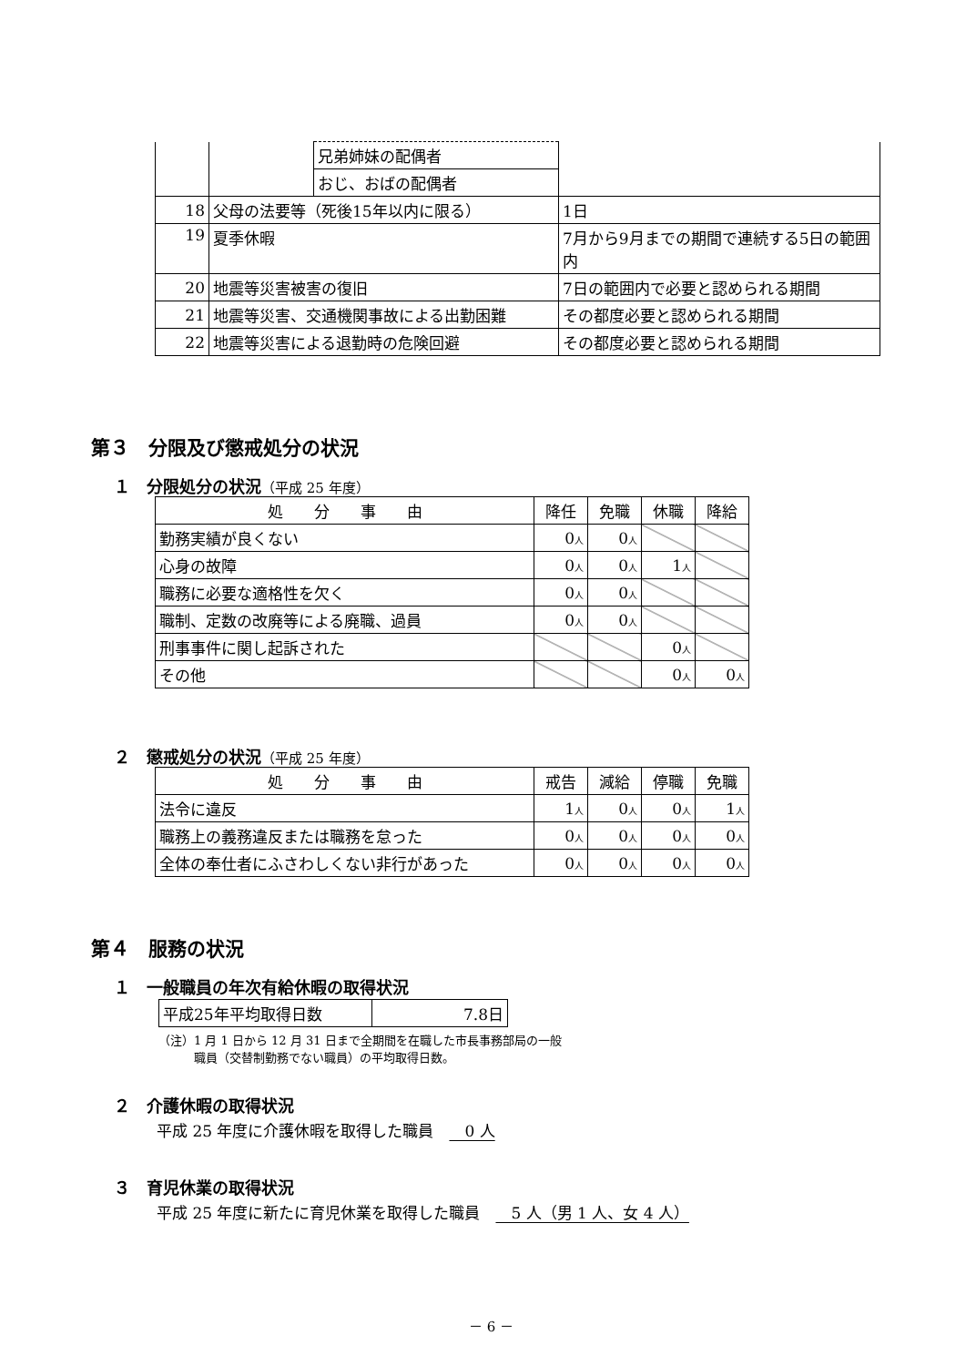| | | 兄弟姉妹の配偶者 | |
| | | おじ、おばの配偶者 | |
| 18 | 父母の法要等（死後15年以内に限る） | | 1日 |
| 19 | 夏季休暇 | | 7月から9月までの期間で連続する5日の範囲内 |
| 20 | 地震等災害被害の復旧 | | 7日の範囲内で必要と認められる期間 |
| 21 | 地震等災害、交通機関事故による出勤困難 | | その都度必要と認められる期間 |
| 22 | 地震等災害による退勤時の危険回避 | | その都度必要と認められる期間 |
第３　分限及び懲戒処分の状況
１　分限処分の状況（平成 25 年度）
| 処 分 事 由 | 降任 | 免職 | 休職 | 降給 |
| --- | --- | --- | --- | --- |
| 勤務実績が良くない | 0 人 | 0 人 | | |
| 心身の故障 | 0 人 | 0 人 | 1 人 | |
| 職務に必要な適格性を欠く | 0 人 | 0 人 | | |
| 職制、定数の改廃等による廃職、過員 | 0 人 | 0 人 | | |
| 刑事事件に関し起訴された | | | 0 人 | |
| その他 | | | 0 人 | 0 人 |
２　懲戒処分の状況（平成 25 年度）
| 処 分 事 由 | 戒告 | 減給 | 停職 | 免職 |
| --- | --- | --- | --- | --- |
| 法令に違反 | 1 人 | 0 人 | 0 人 | 1 人 |
| 職務上の義務違反または職務を怠った | 0 人 | 0 人 | 0 人 | 0 人 |
| 全体の奉仕者にふさわしくない非行があった | 0 人 | 0 人 | 0 人 | 0 人 |
第４　服務の状況
１　一般職員の年次有給休暇の取得状況
| 平成25年平均取得日数 | 7.8日 |
（注）1 月 1 日から 12 月 31 日まで全期間を在職した市長事務部局の一般
　　　職員（交替制勤務でない職員）の平均取得日数。
２　介護休暇の取得状況
平成 25 年度に介護休暇を取得した職員　　0 人
３　育児休業の取得状況
平成 25 年度に新たに育児休業を取得した職員　　5 人（男 1 人、女 4 人）
－ 6 －